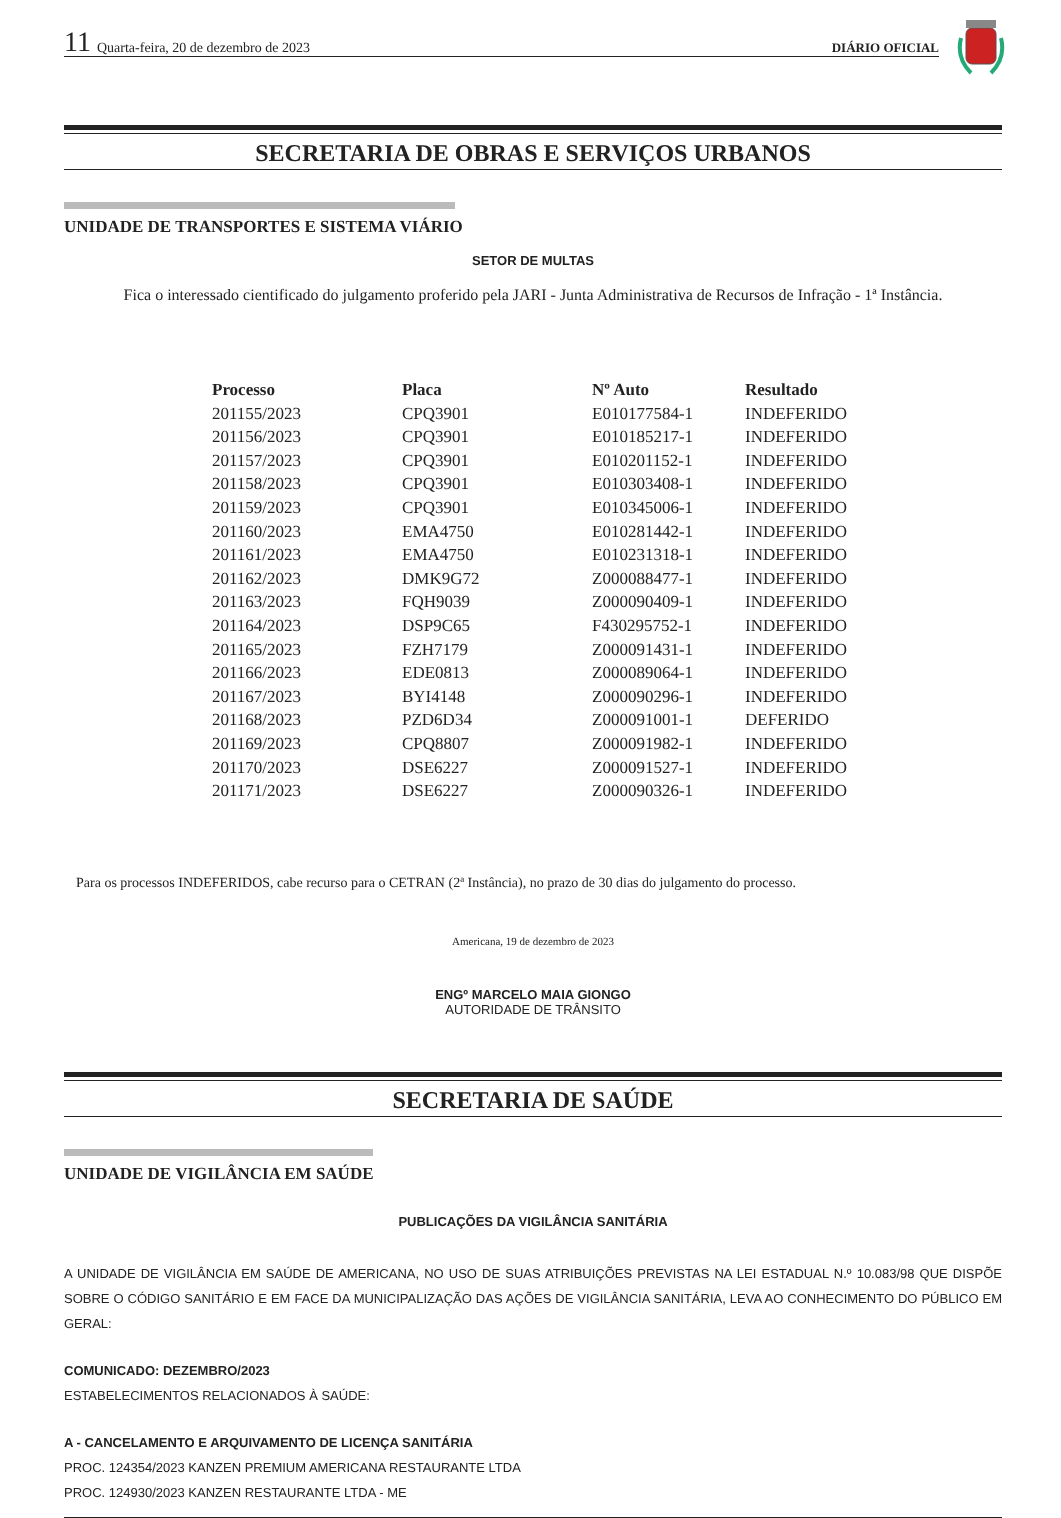11 Quarta-feira, 20 de dezembro de 2023 DIÁRIO OFICIAL
SECRETARIA DE OBRAS E SERVIÇOS URBANOS
UNIDADE DE TRANSPORTES E SISTEMA VIÁRIO
SETOR DE MULTAS
Fica o interessado cientificado do julgamento proferido pela JARI - Junta Administrativa de Recursos de Infração - 1ª Instância.
| Processo | Placa | Nº Auto | Resultado |
| --- | --- | --- | --- |
| 201155/2023 | CPQ3901 | E010177584-1 | INDEFERIDO |
| 201156/2023 | CPQ3901 | E010185217-1 | INDEFERIDO |
| 201157/2023 | CPQ3901 | E010201152-1 | INDEFERIDO |
| 201158/2023 | CPQ3901 | E010303408-1 | INDEFERIDO |
| 201159/2023 | CPQ3901 | E010345006-1 | INDEFERIDO |
| 201160/2023 | EMA4750 | E010281442-1 | INDEFERIDO |
| 201161/2023 | EMA4750 | E010231318-1 | INDEFERIDO |
| 201162/2023 | DMK9G72 | Z000088477-1 | INDEFERIDO |
| 201163/2023 | FQH9039 | Z000090409-1 | INDEFERIDO |
| 201164/2023 | DSP9C65 | F430295752-1 | INDEFERIDO |
| 201165/2023 | FZH7179 | Z000091431-1 | INDEFERIDO |
| 201166/2023 | EDE0813 | Z000089064-1 | INDEFERIDO |
| 201167/2023 | BYI4148 | Z000090296-1 | INDEFERIDO |
| 201168/2023 | PZD6D34 | Z000091001-1 | DEFERIDO |
| 201169/2023 | CPQ8807 | Z000091982-1 | INDEFERIDO |
| 201170/2023 | DSE6227 | Z000091527-1 | INDEFERIDO |
| 201171/2023 | DSE6227 | Z000090326-1 | INDEFERIDO |
Para os processos INDEFERIDOS, cabe recurso para o CETRAN (2ª Instância), no prazo de 30 dias do julgamento do processo.
Americana, 19 de dezembro de 2023
ENGº MARCELO MAIA GIONGO
AUTORIDADE DE TRÂNSITO
SECRETARIA DE SAÚDE
UNIDADE DE VIGILÂNCIA EM SAÚDE
PUBLICAÇÕES DA VIGILÂNCIA SANITÁRIA
A UNIDADE DE VIGILÂNCIA EM SAÚDE DE AMERICANA, NO USO DE SUAS ATRIBUIÇÕES PREVISTAS NA LEI ESTADUAL N.º 10.083/98 QUE DISPÕE SOBRE O CÓDIGO SANITÁRIO E EM FACE DA MUNICIPALIZAÇÃO DAS AÇÕES DE VIGILÂNCIA SANITÁRIA, LEVA AO CONHECIMENTO DO PÚBLICO EM GERAL:
COMUNICADO: DEZEMBRO/2023
ESTABELECIMENTOS RELACIONADOS À SAÚDE:
A - CANCELAMENTO E ARQUIVAMENTO DE LICENÇA SANITÁRIA
PROC. 124354/2023 KANZEN PREMIUM AMERICANA RESTAURANTE LTDA
PROC. 124930/2023 KANZEN RESTAURANTE LTDA - ME